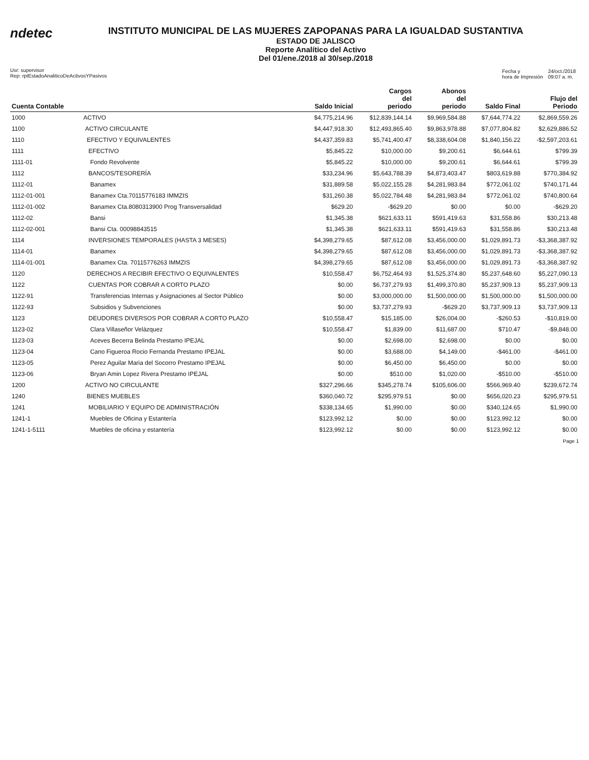ndetec
INSTITUTO MUNICIPAL DE LAS MUJERES ZAPOPANAS PARA LA IGUALDAD SUSTANTIVA
ESTADO DE JALISCO
Reporte Analítico del Activo
Del 01/ene./2018 al 30/sep./2018
Usr: supervisor
Rep: rptEstadoAnaliticoDeActivosYPasivos
| Fecha y hora de Impresión | 24/oct./2018 09:07 a. m. |
| Cuenta Contable | | Saldo Inicial | Cargos del periodo | Abonos del periodo | Saldo Final | Flujo del Periodo |
| --- | --- | --- | --- | --- | --- | --- |
| 1000 | ACTIVO | $4,775,214.96 | $12,839,144.14 | $9,969,584.88 | $7,644,774.22 | $2,869,559.26 |
| 1100 | ACTIVO CIRCULANTE | $4,447,918.30 | $12,493,865.40 | $9,863,978.88 | $7,077,804.82 | $2,629,886.52 |
| 1110 | EFECTIVO Y EQUIVALENTES | $4,437,359.83 | $5,741,400.47 | $8,338,604.08 | $1,840,156.22 | -$2,597,203.61 |
| 1111 | EFECTIVO | $5,845.22 | $10,000.00 | $9,200.61 | $6,644.61 | $799.39 |
| 1111-01 | Fondo Revolvente | $5,845.22 | $10,000.00 | $9,200.61 | $6,644.61 | $799.39 |
| 1112 | BANCOS/TESORERÍA | $33,234.96 | $5,643,788.39 | $4,873,403.47 | $803,619.88 | $770,384.92 |
| 1112-01 | Banamex | $31,889.58 | $5,022,155.28 | $4,281,983.84 | $772,061.02 | $740,171.44 |
| 1112-01-001 | Banamex Cta.70115776183 IMMZIS | $31,260.38 | $5,022,784.48 | $4,281,983.84 | $772,061.02 | $740,800.64 |
| 1112-01-002 | Banamex Cta.8080313900 Prog Transversalidad | $629.20 | -$629.20 | $0.00 | $0.00 | -$629.20 |
| 1112-02 | Bansi | $1,345.38 | $621,633.11 | $591,419.63 | $31,558.86 | $30,213.48 |
| 1112-02-001 | Bansi Cta. 00098843515 | $1,345.38 | $621,633.11 | $591,419.63 | $31,558.86 | $30,213.48 |
| 1114 | INVERSIONES TEMPORALES (HASTA 3 MESES) | $4,398,279.65 | $87,612.08 | $3,456,000.00 | $1,029,891.73 | -$3,368,387.92 |
| 1114-01 | Banamex | $4,398,279.65 | $87,612.08 | $3,456,000.00 | $1,029,891.73 | -$3,368,387.92 |
| 1114-01-001 | Banamex Cta. 70115776263 IMMZIS | $4,398,279.65 | $87,612.08 | $3,456,000.00 | $1,029,891.73 | -$3,368,387.92 |
| 1120 | DERECHOS A RECIBIR EFECTIVO O EQUIVALENTES | $10,558.47 | $6,752,464.93 | $1,525,374.80 | $5,237,648.60 | $5,227,090.13 |
| 1122 | CUENTAS POR COBRAR A CORTO PLAZO | $0.00 | $6,737,279.93 | $1,499,370.80 | $5,237,909.13 | $5,237,909.13 |
| 1122-91 | Transferencias Internas y Asignaciones al Sector Público | $0.00 | $3,000,000.00 | $1,500,000.00 | $1,500,000.00 | $1,500,000.00 |
| 1122-93 | Subsidios y Subvenciones | $0.00 | $3,737,279.93 | -$629.20 | $3,737,909.13 | $3,737,909.13 |
| 1123 | DEUDORES DIVERSOS POR COBRAR A CORTO PLAZO | $10,558.47 | $15,185.00 | $26,004.00 | -$260.53 | -$10,819.00 |
| 1123-02 | Clara Villaseñor Velázquez | $10,558.47 | $1,839.00 | $11,687.00 | $710.47 | -$9,848.00 |
| 1123-03 | Aceves Becerra Belinda Prestamo IPEJAL | $0.00 | $2,698.00 | $2,698.00 | $0.00 | $0.00 |
| 1123-04 | Cano Figueroa Rocio Fernanda Prestamo IPEJAL | $0.00 | $3,688.00 | $4,149.00 | -$461.00 | -$461.00 |
| 1123-05 | Perez Aguilar Maria del Socorro Prestamo IPEJAL | $0.00 | $6,450.00 | $6,450.00 | $0.00 | $0.00 |
| 1123-06 | Bryan Amin Lopez Rivera Prestamo IPEJAL | $0.00 | $510.00 | $1,020.00 | -$510.00 | -$510.00 |
| 1200 | ACTIVO NO CIRCULANTE | $327,296.66 | $345,278.74 | $105,606.00 | $566,969.40 | $239,672.74 |
| 1240 | BIENES MUEBLES | $360,040.72 | $295,979.51 | $0.00 | $656,020.23 | $295,979.51 |
| 1241 | MOBILIARIO Y EQUIPO DE ADMINISTRACIÓN | $338,134.65 | $1,990.00 | $0.00 | $340,124.65 | $1,990.00 |
| 1241-1 | Muebles de Oficina y Estantería | $123,992.12 | $0.00 | $0.00 | $123,992.12 | $0.00 |
| 1241-1-5111 | Muebles de oficina y estantería | $123,992.12 | $0.00 | $0.00 | $123,992.12 | $0.00 |
Page 1